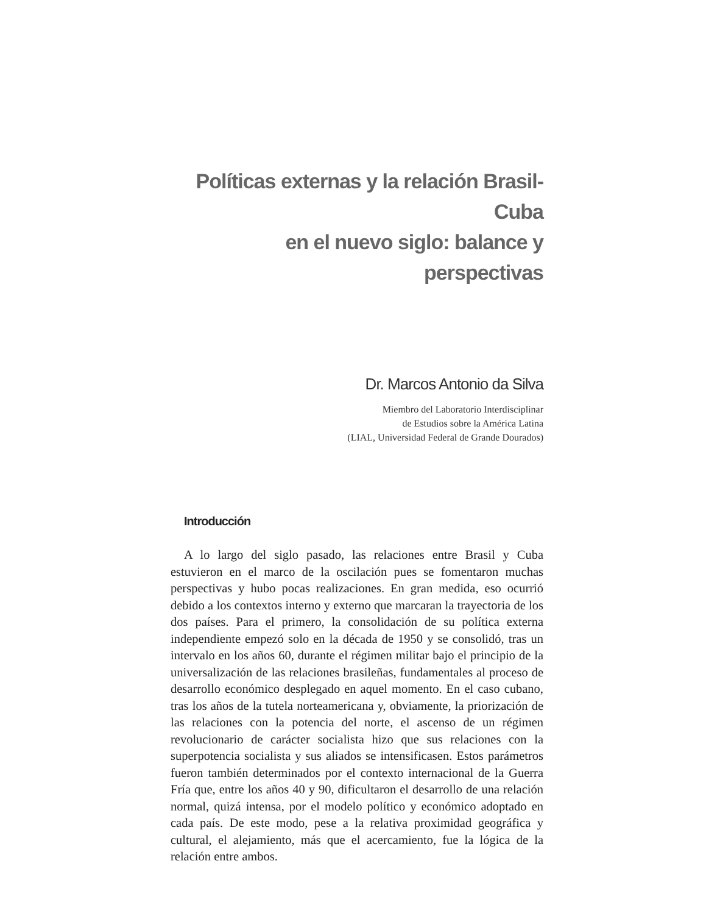Políticas externas y la relación Brasil-Cuba
en el nuevo siglo: balance y perspectivas
Dr. Marcos Antonio da Silva
Miembro del Laboratorio Interdisciplinar
de Estudios sobre la América Latina
(LIAL, Universidad Federal de Grande Dourados)
Introducción
A lo largo del siglo pasado, las relaciones entre Brasil y Cuba estuvieron en el marco de la oscilación pues se fomentaron muchas perspectivas y hubo pocas realizaciones. En gran medida, eso ocurrió debido a los contextos interno y externo que marcaran la trayectoria de los dos países. Para el primero, la consolidación de su política externa independiente empezó solo en la década de 1950 y se consolidó, tras un intervalo en los años 60, durante el régimen militar bajo el principio de la universalización de las relaciones brasileñas, fundamentales al proceso de desarrollo económico desplegado en aquel momento. En el caso cubano, tras los años de la tutela norteamericana y, obviamente, la priorización de las relaciones con la potencia del norte, el ascenso de un régimen revolucionario de carácter socialista hizo que sus relaciones con la superpotencia socialista y sus aliados se intensificasen. Estos parámetros fueron también determinados por el contexto internacional de la Guerra Fría que, entre los años 40 y 90, dificultaron el desarrollo de una relación normal, quizá intensa, por el modelo político y económico adoptado en cada país. De este modo, pese a la relativa proximidad geográfica y cultural, el alejamiento, más que el acercamiento, fue la lógica de la relación entre ambos.